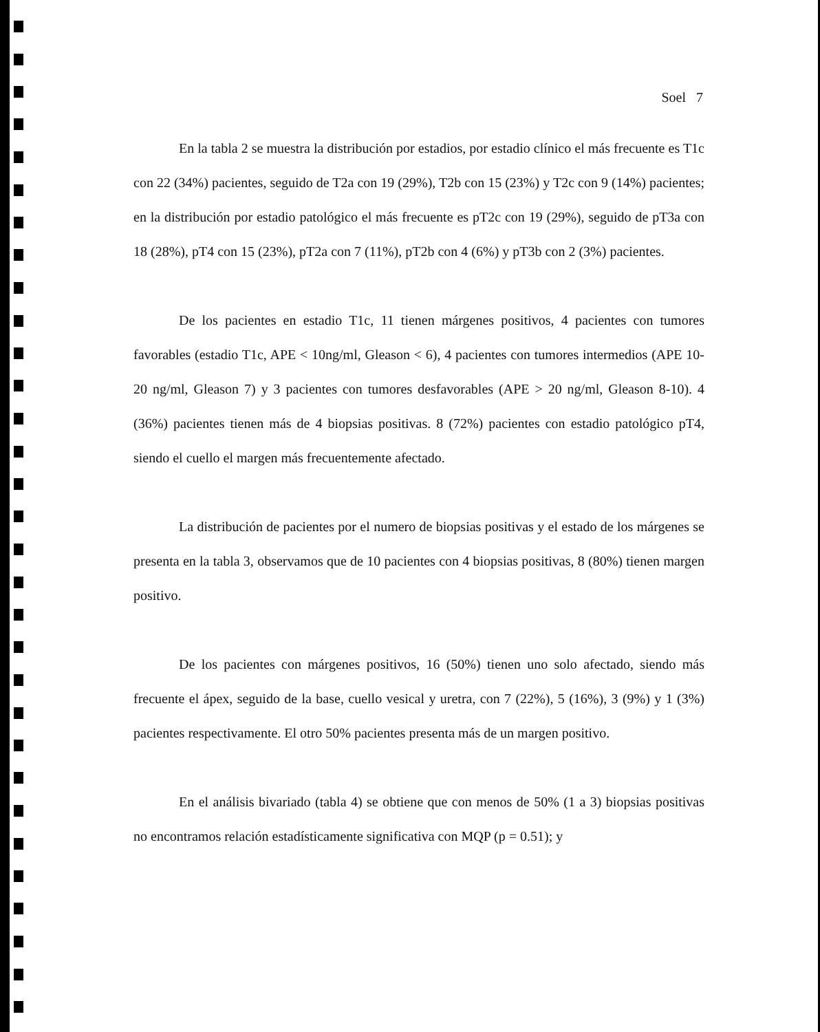Soel 7
En la tabla 2 se muestra la distribución por estadios, por estadio clínico el más frecuente es T1c con 22 (34%) pacientes, seguido de T2a con 19 (29%), T2b con 15 (23%) y T2c con 9 (14%) pacientes; en la distribución por estadio patológico el más frecuente es pT2c con 19 (29%), seguido de pT3a con 18 (28%), pT4 con 15 (23%), pT2a con 7 (11%), pT2b con 4 (6%) y pT3b con 2 (3%) pacientes.
De los pacientes en estadio T1c, 11 tienen márgenes positivos, 4 pacientes con tumores favorables (estadio T1c, APE < 10ng/ml, Gleason < 6), 4 pacientes con tumores intermedios (APE 10-20 ng/ml, Gleason 7) y 3 pacientes con tumores desfavorables (APE > 20 ng/ml, Gleason 8-10). 4 (36%) pacientes tienen más de 4 biopsias positivas. 8 (72%) pacientes con estadio patológico pT4, siendo el cuello el margen más frecuentemente afectado.
La distribución de pacientes por el numero de biopsias positivas y el estado de los márgenes se presenta en la tabla 3, observamos que de 10 pacientes con 4 biopsias positivas, 8 (80%) tienen margen positivo.
De los pacientes con márgenes positivos, 16 (50%) tienen uno solo afectado, siendo más frecuente el ápex, seguido de la base, cuello vesical y uretra, con 7 (22%), 5 (16%), 3 (9%) y 1 (3%) pacientes respectivamente. El otro 50% pacientes presenta más de un margen positivo.
En el análisis bivariado (tabla 4) se obtiene que con menos de 50% (1 a 3) biopsias positivas no encontramos relación estadísticamente significativa con MQP (p = 0.51); y